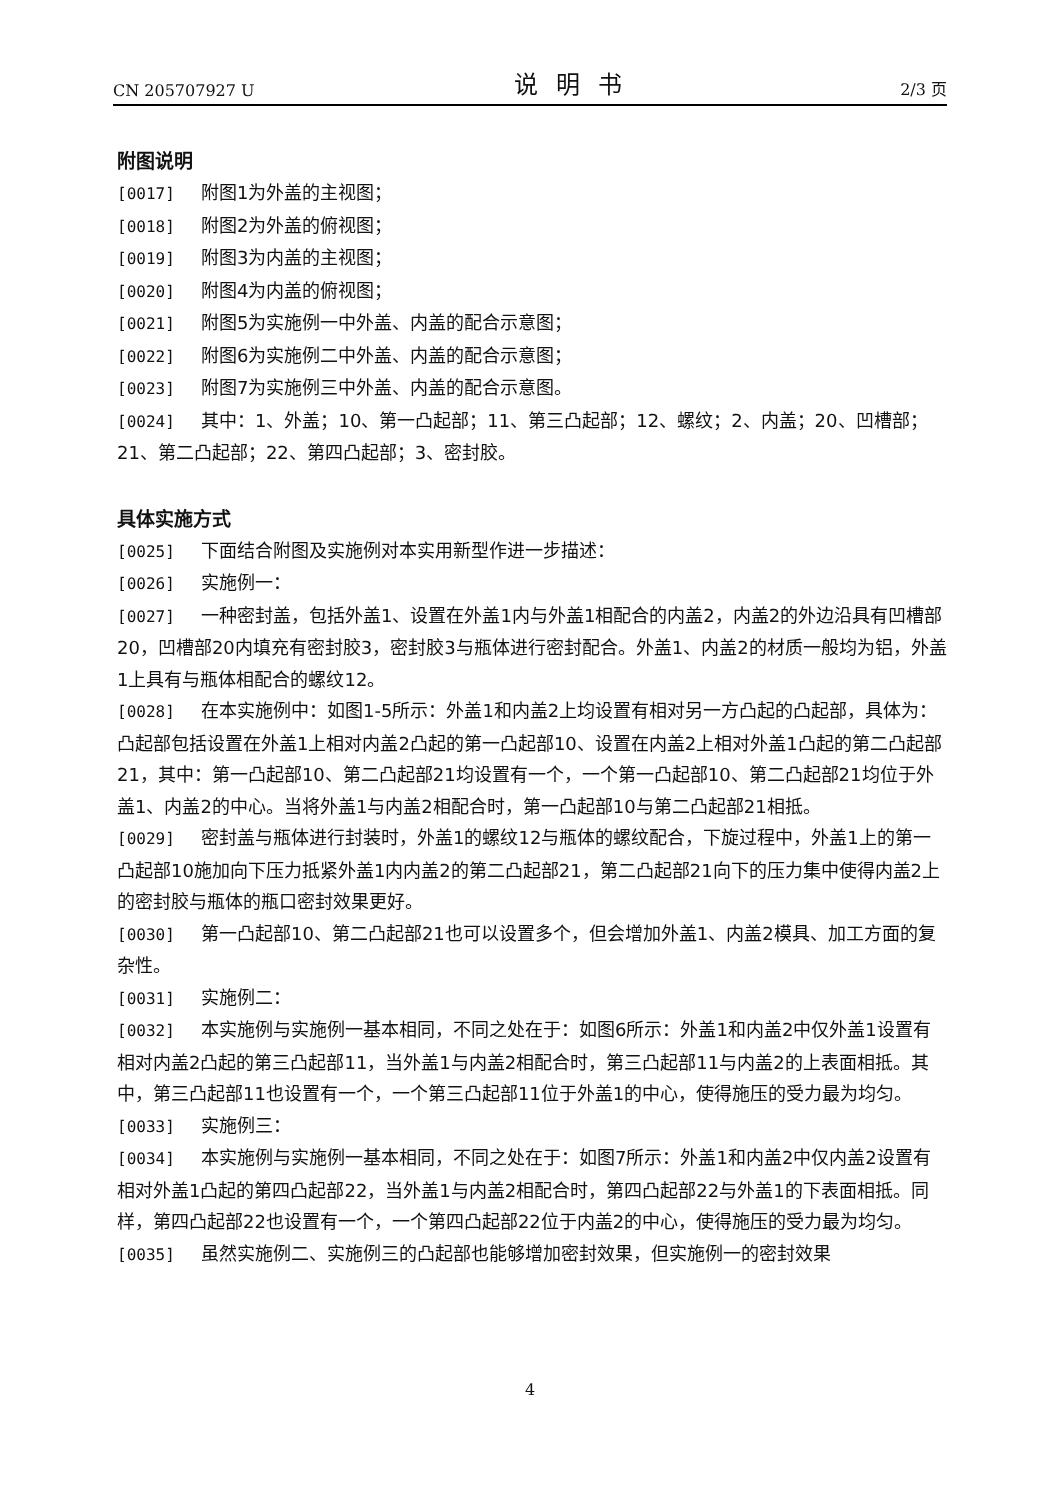CN 205707927 U 说明书 2/3 页
附图说明
[0017] 附图1为外盖的主视图；
[0018] 附图2为外盖的俯视图；
[0019] 附图3为内盖的主视图；
[0020] 附图4为内盖的俯视图；
[0021] 附图5为实施例一中外盖、内盖的配合示意图；
[0022] 附图6为实施例二中外盖、内盖的配合示意图；
[0023] 附图7为实施例三中外盖、内盖的配合示意图。
[0024] 其中：1、外盖；10、第一凸起部；11、第三凸起部；12、螺纹；2、内盖；20、凹槽部；21、第二凸起部；22、第四凸起部；3、密封胶。
具体实施方式
[0025] 下面结合附图及实施例对本实用新型作进一步描述：
[0026] 实施例一：
[0027] 一种密封盖，包括外盖1、设置在外盖1内与外盖1相配合的内盖2，内盖2的外边沿具有凹槽部20，凹槽部20内填充有密封胶3，密封胶3与瓶体进行密封配合。外盖1、内盖2的材质一般均为铝，外盖1上具有与瓶体相配合的螺纹12。
[0028] 在本实施例中：如图1-5所示：外盖1和内盖2上均设置有相对另一方凸起的凸起部，具体为：凸起部包括设置在外盖1上相对内盖2凸起的第一凸起部10、设置在内盖2上相对外盖1凸起的第二凸起部21，其中：第一凸起部10、第二凸起部21均设置有一个，一个第一凸起部10、第二凸起部21均位于外盖1、内盖2的中心。当将外盖1与内盖2相配合时，第一凸起部10与第二凸起部21相抵。
[0029] 密封盖与瓶体进行封装时，外盖1的螺纹12与瓶体的螺纹配合，下旋过程中，外盖1上的第一凸起部10施加向下压力抵紧外盖1内内盖2的第二凸起部21，第二凸起部21向下的压力集中使得内盖2上的密封胶与瓶体的瓶口密封效果更好。
[0030] 第一凸起部10、第二凸起部21也可以设置多个，但会增加外盖1、内盖2模具、加工方面的复杂性。
[0031] 实施例二：
[0032] 本实施例与实施例一基本相同，不同之处在于：如图6所示：外盖1和内盖2中仅外盖1设置有相对内盖2凸起的第三凸起部11，当外盖1与内盖2相配合时，第三凸起部11与内盖2的上表面相抵。其中，第三凸起部11也设置有一个，一个第三凸起部11位于外盖1的中心，使得施压的受力最为均匀。
[0033] 实施例三：
[0034] 本实施例与实施例一基本相同，不同之处在于：如图7所示：外盖1和内盖2中仅内盖2设置有相对外盖1凸起的第四凸起部22，当外盖1与内盖2相配合时，第四凸起部22与外盖1的下表面相抵。同样，第四凸起部22也设置有一个，一个第四凸起部22位于内盖2的中心，使得施压的受力最为均匀。
[0035] 虽然实施例二、实施例三的凸起部也能够增加密封效果，但实施例一的密封效果
4